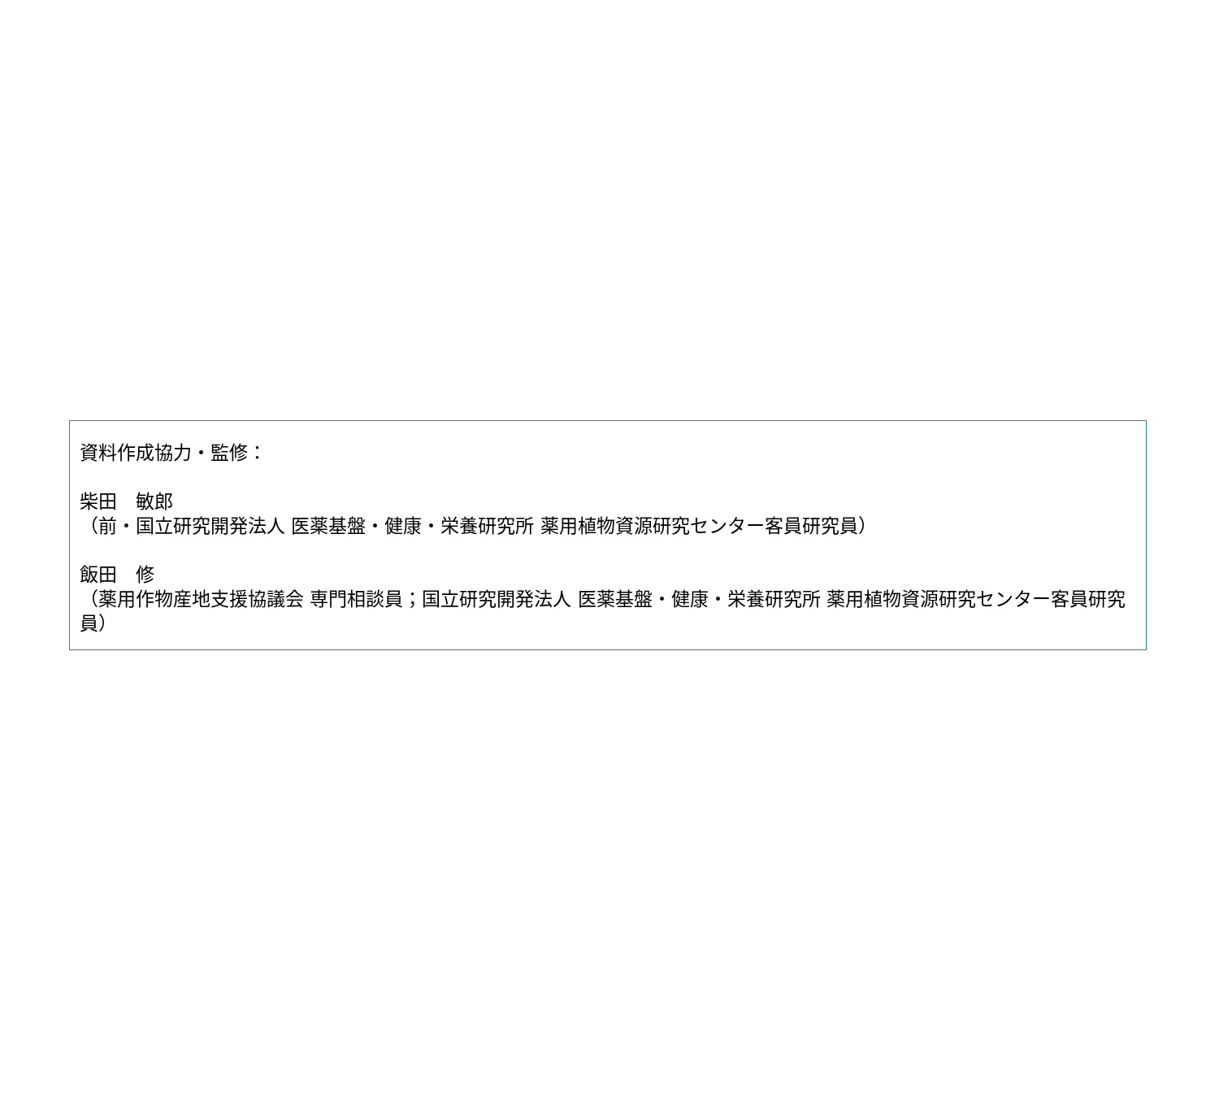資料作成協力・監修：
柴田　敏郎
（前・国立研究開発法人 医薬基盤・健康・栄養研究所 薬用植物資源研究センター客員研究員）
飯田　修
（薬用作物産地支援協議会 専門相談員；国立研究開発法人 医薬基盤・健康・栄養研究所 薬用植物資源研究センター客員研究員）